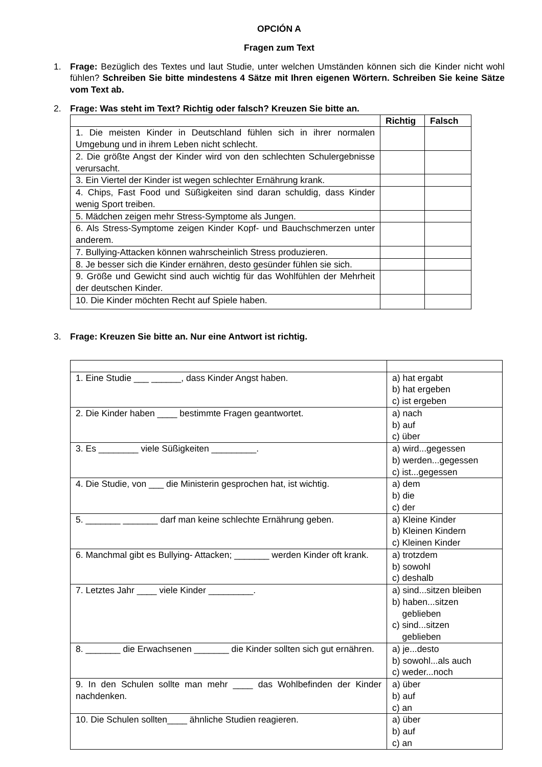OPCIÓN A
Fragen zum Text
1. Frage: Bezüglich des Textes und laut Studie, unter welchen Umständen können sich die Kinder nicht wohl fühlen? Schreiben Sie bitte mindestens 4 Sätze mit Ihren eigenen Wörtern. Schreiben Sie keine Sätze vom Text ab.
2. Frage: Was steht im Text? Richtig oder falsch? Kreuzen Sie bitte an.
| | Richtig | Falsch |
| --- | --- | --- |
| 1. Die meisten Kinder in Deutschland fühlen sich in ihrer normalen Umgebung und in ihrem Leben nicht schlecht. | | |
| 2. Die größte Angst der Kinder wird von den schlechten Schulergebnisse verursacht. | | |
| 3. Ein Viertel der Kinder ist wegen schlechter Ernährung krank. | | |
| 4. Chips, Fast Food und Süßigkeiten sind daran schuldig, dass Kinder wenig Sport treiben. | | |
| 5. Mädchen zeigen mehr Stress-Symptome als Jungen. | | |
| 6. Als Stress-Symptome zeigen Kinder Kopf- und Bauchschmerzen unter anderem. | | |
| 7. Bullying-Attacken können wahrscheinlich Stress produzieren. | | |
| 8. Je besser sich die Kinder ernähren, desto gesünder fühlen sie sich. | | |
| 9. Größe und Gewicht sind auch wichtig für das Wohlfühlen der Mehrheit der deutschen Kinder. | | |
| 10. Die Kinder möchten Recht auf Spiele haben. | | |
3. Frage: Kreuzen Sie bitte an. Nur eine Antwort ist richtig.
| 1. Eine Studie ___ ______, dass Kinder Angst haben. | a) hat ergabt b) hat ergeben c) ist ergeben |
| 2. Die Kinder haben ____ bestimmte Fragen geantwortet. | a) nach b) auf c) über |
| 3. Es ________ viele Süßigkeiten _________. | a) wird...gegessen b) werden...gegessen c) ist...gegessen |
| 4. Die Studie, von ___ die Ministerin gesprochen hat, ist wichtig. | a) dem b) die c) der |
| 5. _______ _______ darf man keine schlechte Ernährung geben. | a) Kleine Kinder b) Kleinen Kindern c) Kleinen Kinder |
| 6. Manchmal gibt es Bullying- Attacken; _______ werden Kinder oft krank. | a) trotzdem b) sowohl c) deshalb |
| 7. Letztes Jahr ____ viele Kinder _________. | a) sind...sitzen bleiben b) haben...sitzen geblieben c) sind...sitzen geblieben |
| 8. _______ die Erwachsenen _______ die Kinder sollten sich gut ernähren. | a) je...desto b) sowohl...als auch c) weder...noch |
| 9. In den Schulen sollte man mehr ____ das Wohlbefinden der Kinder nachdenken. | a) über b) auf c) an |
| 10. Die Schulen sollten____ ähnliche Studien reagieren. | a) über b) auf c) an |